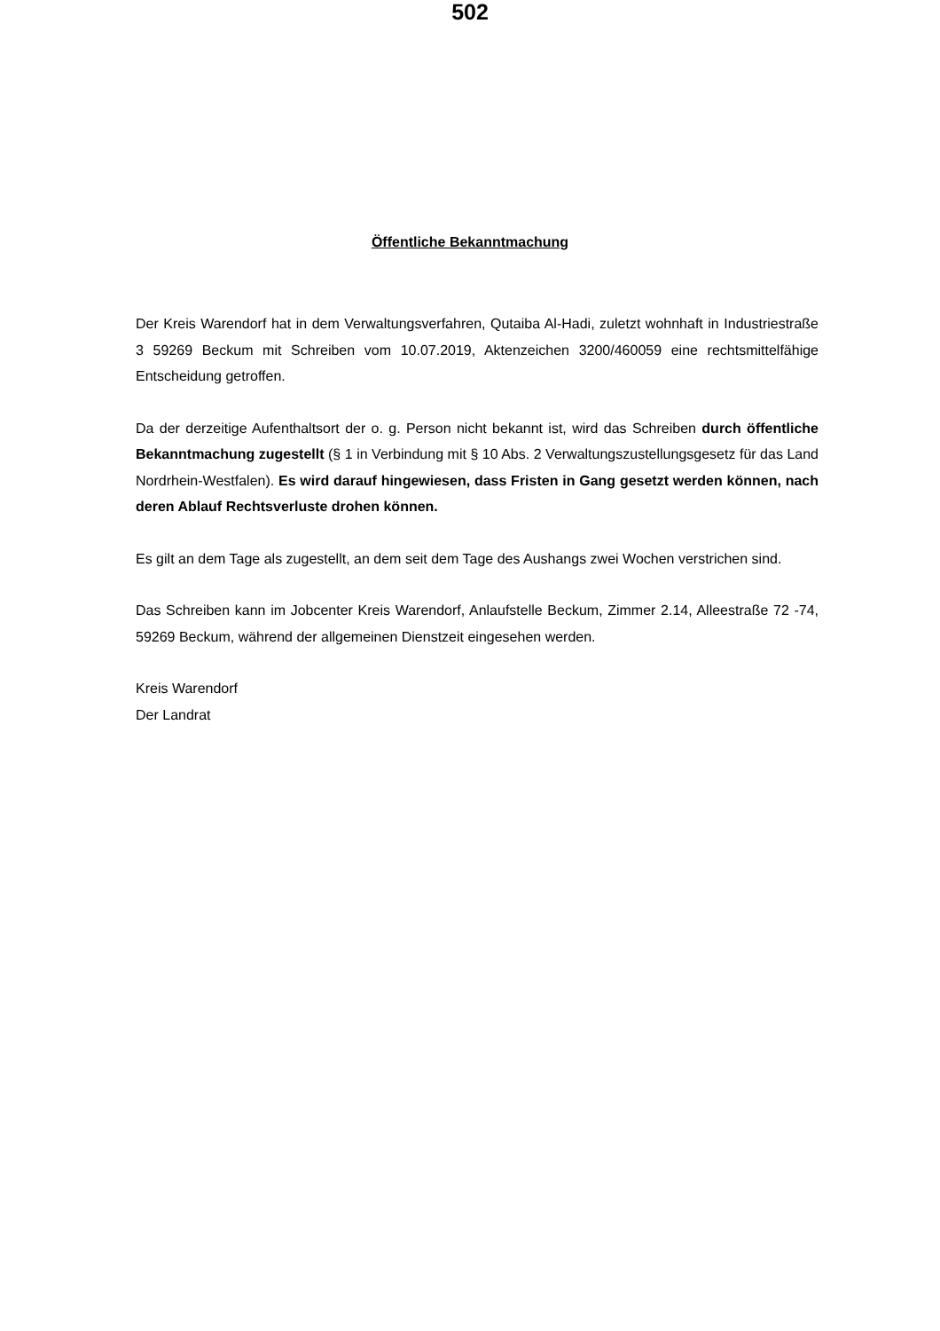502
Öffentliche Bekanntmachung
Der Kreis Warendorf hat in dem Verwaltungsverfahren, Qutaiba Al-Hadi, zuletzt wohnhaft in Industriestraße 3 59269 Beckum mit Schreiben vom 10.07.2019, Aktenzeichen 3200/460059 eine rechtsmittelfähige Entscheidung getroffen.
Da der derzeitige Aufenthaltsort der o. g. Person nicht bekannt ist, wird das Schreiben durch öffentliche Bekanntmachung zugestellt (§ 1 in Verbindung mit § 10 Abs. 2 Verwaltungszustellungsgesetz für das Land Nordrhein-Westfalen). Es wird darauf hingewiesen, dass Fristen in Gang gesetzt werden können, nach deren Ablauf Rechtsverluste drohen können.
Es gilt an dem Tage als zugestellt, an dem seit dem Tage des Aushangs zwei Wochen verstrichen sind.
Das Schreiben kann im Jobcenter Kreis Warendorf, Anlaufstelle Beckum, Zimmer 2.14, Alleestraße 72 -74, 59269 Beckum, während der allgemeinen Dienstzeit eingesehen werden.
Kreis Warendorf
Der Landrat